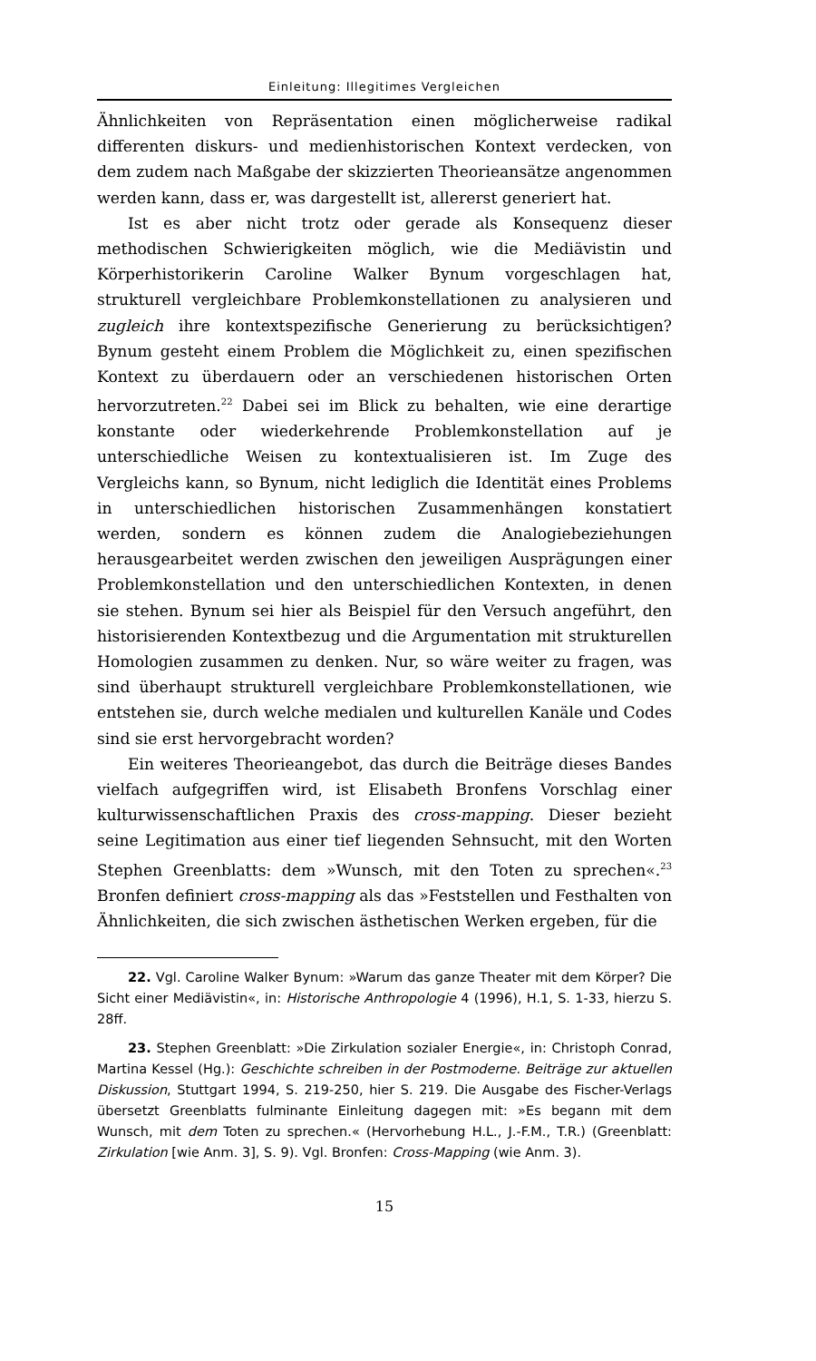Einleitung: Illegitimes Vergleichen
Ähnlichkeiten von Repräsentation einen möglicherweise radikal differenten diskurs- und medienhistorischen Kontext verdecken, von dem zudem nach Maßgabe der skizzierten Theorieansätze angenommen werden kann, dass er, was dargestellt ist, allererst generiert hat.
Ist es aber nicht trotz oder gerade als Konsequenz dieser methodischen Schwierigkeiten möglich, wie die Mediävistin und Körperhistorikerin Caroline Walker Bynum vorgeschlagen hat, strukturell vergleichbare Problemkonstellationen zu analysieren und zugleich ihre kontextspezifische Generierung zu berücksichtigen? Bynum gesteht einem Problem die Möglichkeit zu, einen spezifischen Kontext zu überdauern oder an verschiedenen historischen Orten hervorzutreten.<sup>22</sup> Dabei sei im Blick zu behalten, wie eine derartige konstante oder wiederkehrende Problemkonstellation auf je unterschiedliche Weisen zu kontextualisieren ist. Im Zuge des Vergleichs kann, so Bynum, nicht lediglich die Identität eines Problems in unterschiedlichen historischen Zusammenhängen konstatiert werden, sondern es können zudem die Analogiebeziehungen herausgearbeitet werden zwischen den jeweiligen Ausprägungen einer Problemkonstellation und den unterschiedlichen Kontexten, in denen sie stehen. Bynum sei hier als Beispiel für den Versuch angeführt, den historisierenden Kontextbezug und die Argumentation mit strukturellen Homologien zusammen zu denken. Nur, so wäre weiter zu fragen, was sind überhaupt strukturell vergleichbare Problemkonstellationen, wie entstehen sie, durch welche medialen und kulturellen Kanäle und Codes sind sie erst hervorgebracht worden?
Ein weiteres Theorieangebot, das durch die Beiträge dieses Bandes vielfach aufgegriffen wird, ist Elisabeth Bronfens Vorschlag einer kulturwissenschaftlichen Praxis des cross-mapping. Dieser bezieht seine Legitimation aus einer tief liegenden Sehnsucht, mit den Worten Stephen Greenblatts: dem »Wunsch, mit den Toten zu sprechen«.<sup>23</sup> Bronfen definiert cross-mapping als das »Feststellen und Festhalten von Ähnlichkeiten, die sich zwischen ästhetischen Werken ergeben, für die
22. Vgl. Caroline Walker Bynum: »Warum das ganze Theater mit dem Körper? Die Sicht einer Mediävistin«, in: Historische Anthropologie 4 (1996), H.1, S. 1-33, hierzu S. 28ff.
23. Stephen Greenblatt: »Die Zirkulation sozialer Energie«, in: Christoph Conrad, Martina Kessel (Hg.): Geschichte schreiben in der Postmoderne. Beiträge zur aktuellen Diskussion, Stuttgart 1994, S. 219-250, hier S. 219. Die Ausgabe des Fischer-Verlags übersetzt Greenblatts fulminante Einleitung dagegen mit: »Es begann mit dem Wunsch, mit dem Toten zu sprechen.« (Hervorhebung H.L., J.-F.M., T.R.) (Greenblatt: Zirkulation [wie Anm. 3], S. 9). Vgl. Bronfen: Cross-Mapping (wie Anm. 3).
15